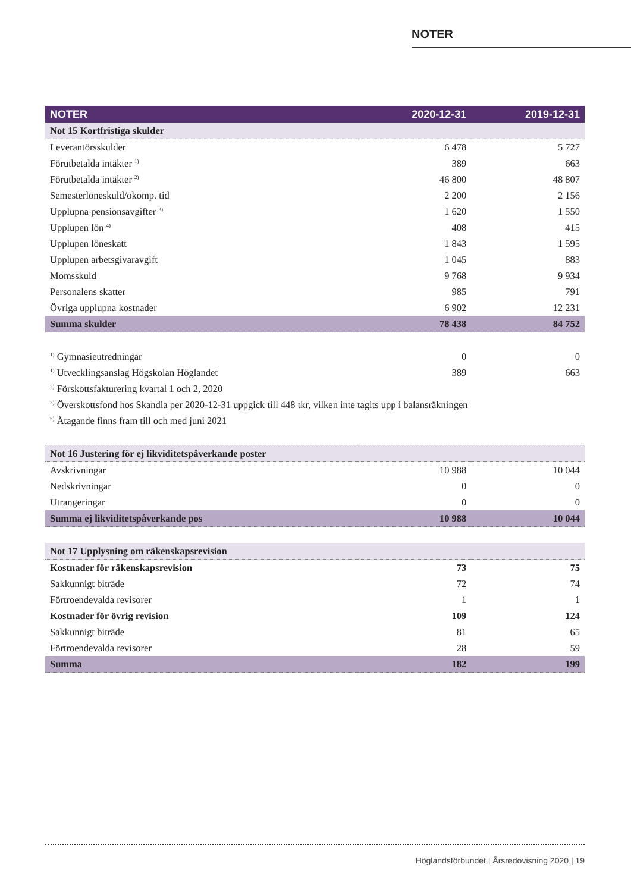NOTER
| NOTER | 2020-12-31 | 2019-12-31 |
| --- | --- | --- |
| Not 15 Kortfristiga skulder | | |
| Leverantörsskulder | 6 478 | 5 727 |
| Förutbetalda intäkter <sup>1)</sup> | 389 | 663 |
| Förutbetalda intäkter <sup>2)</sup> | 46 800 | 48 807 |
| Semesterlöneskuld/okomp. tid | 2 200 | 2 156 |
| Upplupna pensionsavgifter <sup>3)</sup> | 1 620 | 1 550 |
| Upplupen lön <sup>4)</sup> | 408 | 415 |
| Upplupen löneskatt | 1 843 | 1 595 |
| Upplupen arbetsgivaravgift | 1 045 | 883 |
| Momsskuld | 9 768 | 9 934 |
| Personalens skatter | 985 | 791 |
| Övriga upplupna kostnader | 6 902 | 12 231 |
| Summa skulder | 78 438 | 84 752 |
| <sup>1)</sup> Gymnasieutredningar | 0 | 0 |
| <sup>1)</sup> Utvecklingsanslag Högskolan Höglandet | 389 | 663 |
| <sup>2)</sup> Förskottsfakturering kvartal 1 och 2, 2020 | | |
| <sup>3)</sup> Överskottsfond hos Skandia per 2020-12-31 uppgick till 448 tkr, vilken inte tagits upp i balansräkningen | | |
| <sup>5)</sup> Åtagande finns fram till och med juni 2021 | | |
| Not 16 Justering för ej likviditetspåverkande poster | | |
| Avskrivningar | 10 988 | 10 044 |
| Nedskrivningar | 0 | 0 |
| Utrangeringar | 0 | 0 |
| Summa ej likviditetspåverkande pos | 10 988 | 10 044 |
| Not 17 Upplysning om räkenskapsrevision | | |
| Kostnader för räkenskapsrevision | 73 | 75 |
| Sakkunnigt biträde | 72 | 74 |
| Förtroendevalda revisorer | 1 | 1 |
| Kostnader för övrig revision | 109 | 124 |
| Sakkunnigt biträde | 81 | 65 |
| Förtroendevalda revisorer | 28 | 59 |
| Summa | 182 | 199 |
Höglandsförbundet | Årsredovisning 2020 | 19